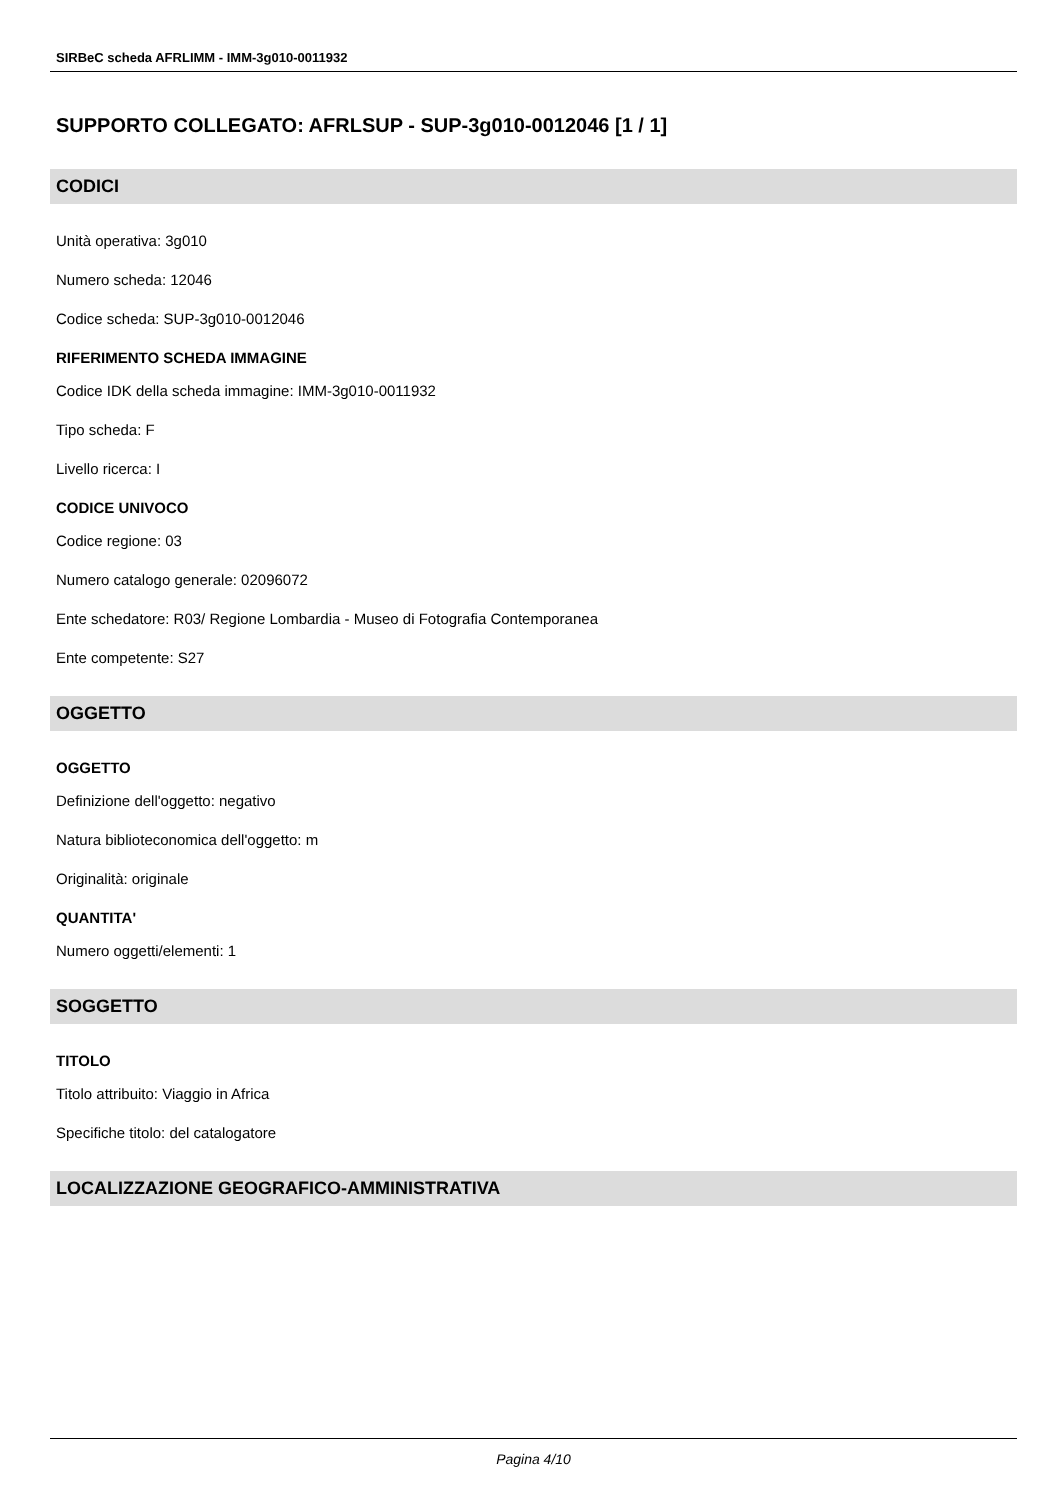SIRBeC scheda AFRLIMM - IMM-3g010-0011932
SUPPORTO COLLEGATO: AFRLSUP - SUP-3g010-0012046 [1 / 1]
CODICI
Unità operativa: 3g010
Numero scheda: 12046
Codice scheda: SUP-3g010-0012046
RIFERIMENTO SCHEDA IMMAGINE
Codice IDK della scheda immagine: IMM-3g010-0011932
Tipo scheda: F
Livello ricerca: I
CODICE UNIVOCO
Codice regione: 03
Numero catalogo generale: 02096072
Ente schedatore: R03/ Regione Lombardia - Museo di Fotografia Contemporanea
Ente competente: S27
OGGETTO
OGGETTO
Definizione dell'oggetto: negativo
Natura biblioteconomica dell'oggetto: m
Originalità: originale
QUANTITA'
Numero oggetti/elementi: 1
SOGGETTO
TITOLO
Titolo attribuito: Viaggio in Africa
Specifiche titolo: del catalogatore
LOCALIZZAZIONE GEOGRAFICO-AMMINISTRATIVA
Pagina 4/10